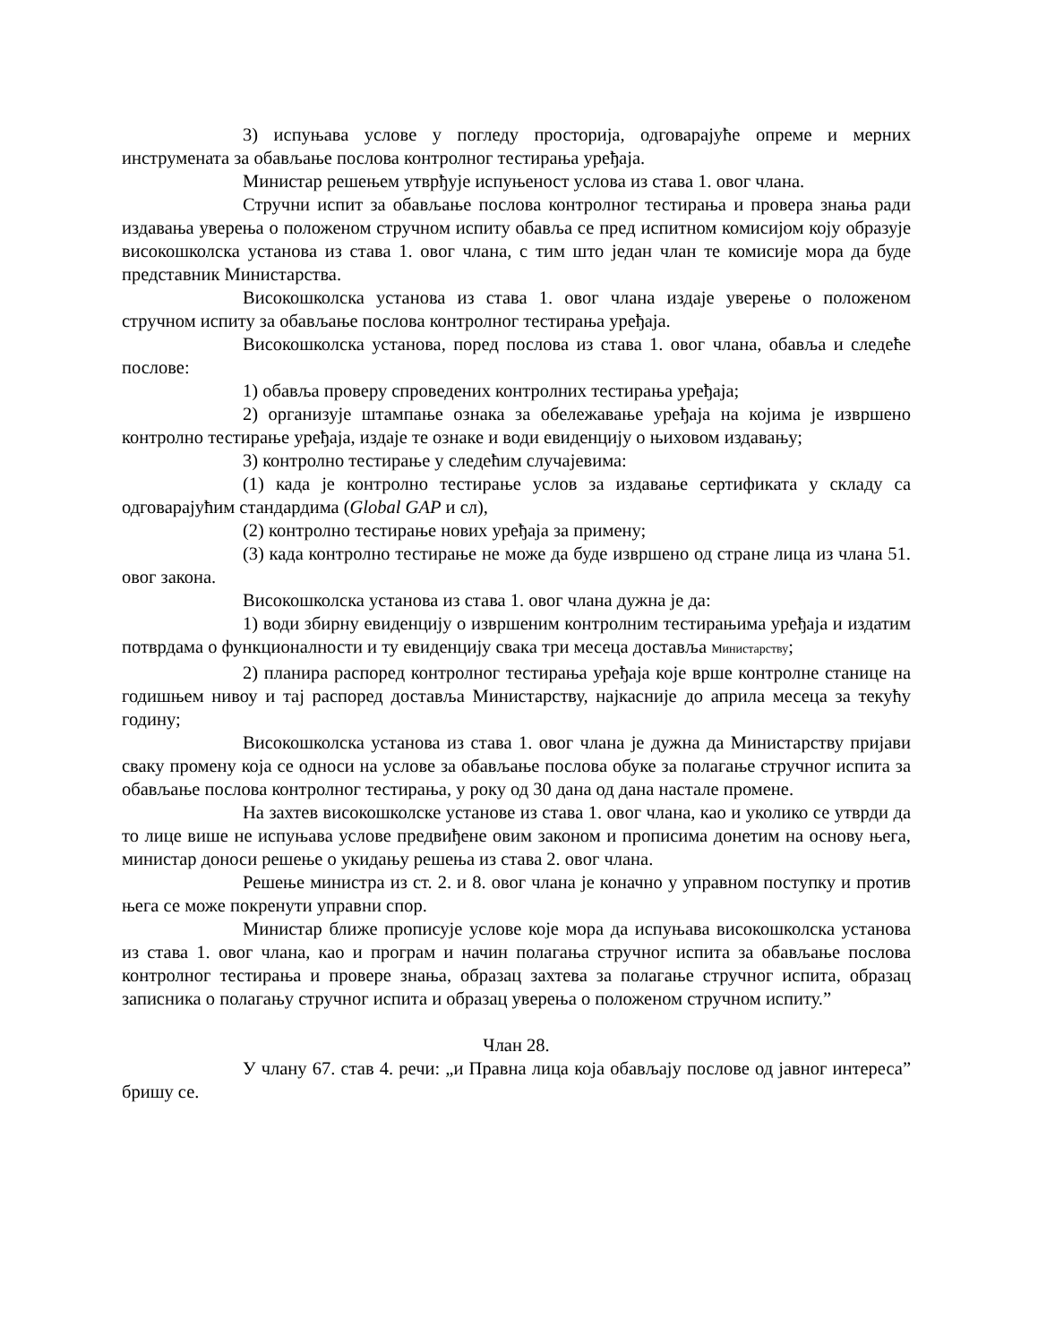3) испуњава условe у погледу просторија, одговарајуће опреме и мерних инструмената за обављање послова контролног тестирања уређаја.
Министар решењем утврђује испуњеност услова из става 1. овог члана.
Стручни испит за обављање послова контролног тестирања и провера знања ради издавања уверења о положеном стручном испиту обавља се пред испитном комисијом коју образује високошколска установа из става 1. овог члана, с тим што један члан те комисије мора да буде представник Министарства.
Високошколска установа из става 1. овог члана издаје уверење о положеном стручном испиту за обављање послова контролног тестирања уређаја.
Високошколска установа, поред послова из става 1. овог члана, обавља и следеће послове:
1) обавља проверу спроведених контролних тестирања уређаја;
2) организује штампање ознака за обележавање уређаја на којима је извршено контролно тестирање уређаја, издаје те ознаке и води евиденцију о њиховом издавању;
3) контролно тестирање у следећим случајевима:
(1) када је контролно тестирање услов за издавање сертификата у складу са одговарајућим стандардима (Global GAP и сл),
(2) контролно тестирање нових уређаја за примену;
(3) када контролно тестирање не може да буде извршено од стране лица из члана 51. овог закона.
Високошколска установа из става 1. овог члана дужна је да:
1) води збирну евиденцију о извршеним контролним тестирањима уређаја и издатим потврдама о функционалности и ту евиденцију свака три месеца доставља Министарству;
2) планира распоред контролног тестирања уређаја које врше контролне станице на годишњем нивоу и тај распоред доставља Министарству, најкасније до априла месеца за текућу годину;
Високошколска установа из става 1. овог члана је дужна да Министарству пријави сваку промену која се односи на услове за обављање послова обуке за полагање стручног испита за обављање послова контролног тестирања, у року од 30 дана од дана настале промене.
На захтев високошколске установе из става 1. овог члана, као и уколико се утврди да то лице више не испуњава услове предвиђене овим законом и прописима донетим на основу њега, министар доноси решење о укидању решења из става 2. овог члана.
Решење министра из ст. 2. и 8. овог члана је коначно у управном поступку и против њега се може покренути управни спор.
Министар ближе прописује услове које мора да испуњава високошколска установа из става 1. овог члана, као и програм и начин полагања стручног испита за обављање послова контролног тестирања и провере знања, образац захтева за полагање стручног испита, образац записника о полагању стручног испита и образац уверења о положеном стручном испиту.”
Члан 28.
У члану 67. став 4. речи: „и Правна лица која обављају послове од јавног интереса” бришу се.